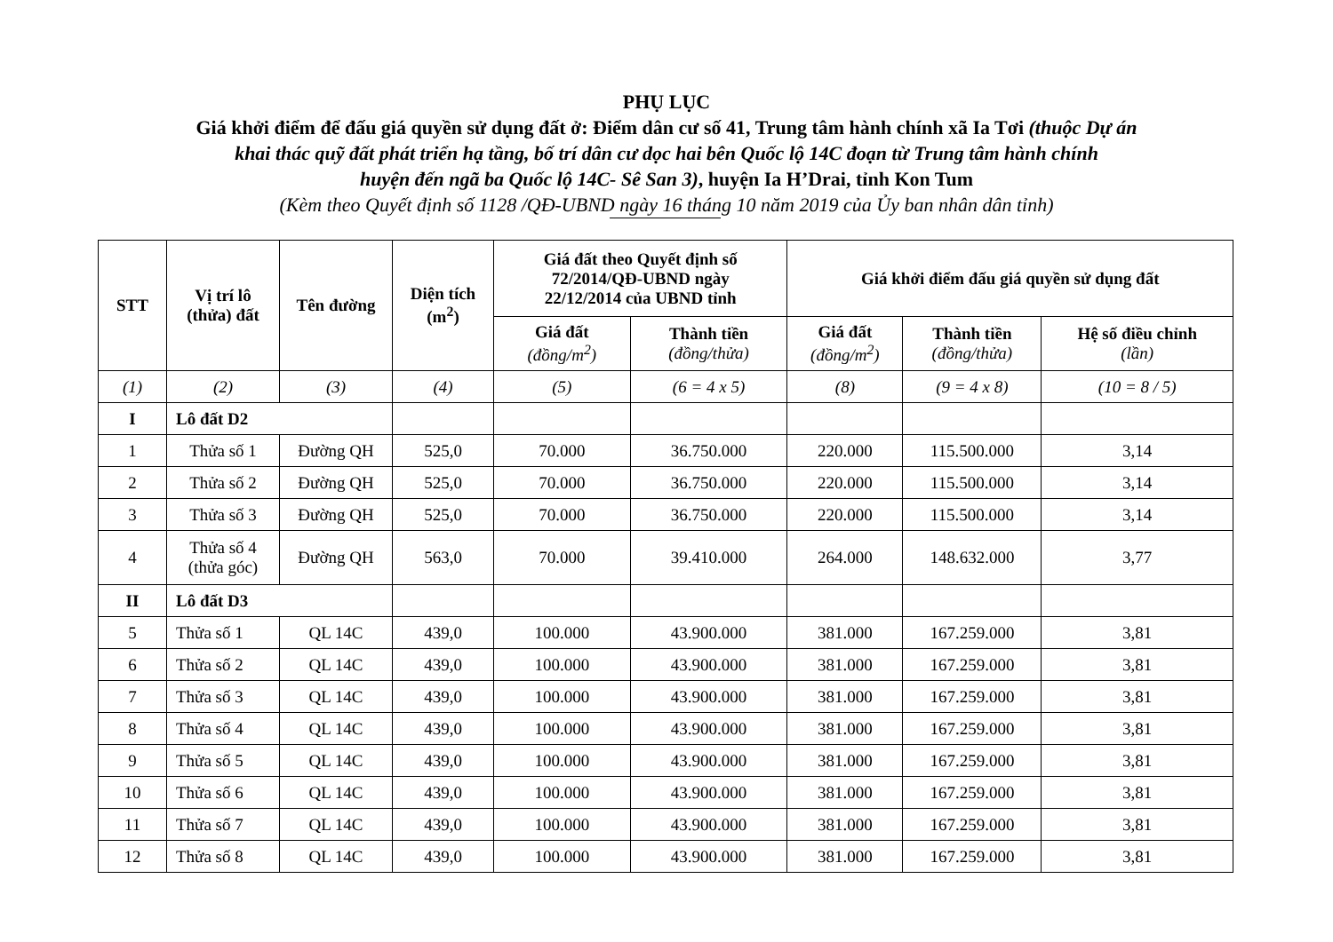PHỤ LỤC
Giá khởi điểm để đấu giá quyền sử dụng đất ở: Điểm dân cư số 41, Trung tâm hành chính xã Ia Tơi (thuộc Dự án
khai thác quỹ đất phát triển hạ tầng, bố trí dân cư dọc hai bên Quốc lộ 14C đoạn từ Trung tâm hành chính
huyện đến ngã ba Quốc lộ 14C- Sê San 3), huyện Ia H’Drai, tỉnh Kon Tum
(Kèm theo Quyết định số 1128 /QĐ-UBND ngày 16 tháng 10 năm 2019 của Ủy ban nhân dân tỉnh)
| STT | Vị trí lô (thửa) đất | Tên đường | Diện tích (m<sup>2</sup>) | Giá đất theo Quyết định số 72/2014/QĐ-UBND ngày 22/12/2014 của UBND tỉnh | | Giá khởi điểm đấu giá quyền sử dụng đất | | |
| --- | --- | --- | --- | --- | --- | --- | --- | --- |
| | | | | Giá đất (đồng/m<sup>2</sup>) | Thành tiền (đồng/thửa) | Giá đất (đồng/m<sup>2</sup>) | Thành tiền (đồng/thửa) | Hệ số điều chỉnh (lần) |
| (1) | (2) | (3) | (4) | (5) | (6 = 4 x 5) | (8) | (9 = 4 x 8) | (10 = 8 / 5) |
| I | Lô đất D2 | | | | | | | |
| 1 | Thửa số 1 | Đường QH | 525,0 | 70.000 | 36.750.000 | 220.000 | 115.500.000 | 3,14 |
| 2 | Thửa số 2 | Đường QH | 525,0 | 70.000 | 36.750.000 | 220.000 | 115.500.000 | 3,14 |
| 3 | Thửa số 3 | Đường QH | 525,0 | 70.000 | 36.750.000 | 220.000 | 115.500.000 | 3,14 |
| 4 | Thửa số 4 (thửa góc) | Đường QH | 563,0 | 70.000 | 39.410.000 | 264.000 | 148.632.000 | 3,77 |
| II | Lô đất D3 | | | | | | | |
| 5 | Thửa số 1 | QL 14C | 439,0 | 100.000 | 43.900.000 | 381.000 | 167.259.000 | 3,81 |
| 6 | Thửa số 2 | QL 14C | 439,0 | 100.000 | 43.900.000 | 381.000 | 167.259.000 | 3,81 |
| 7 | Thửa số 3 | QL 14C | 439,0 | 100.000 | 43.900.000 | 381.000 | 167.259.000 | 3,81 |
| 8 | Thửa số 4 | QL 14C | 439,0 | 100.000 | 43.900.000 | 381.000 | 167.259.000 | 3,81 |
| 9 | Thửa số 5 | QL 14C | 439,0 | 100.000 | 43.900.000 | 381.000 | 167.259.000 | 3,81 |
| 10 | Thửa số 6 | QL 14C | 439,0 | 100.000 | 43.900.000 | 381.000 | 167.259.000 | 3,81 |
| 11 | Thửa số 7 | QL 14C | 439,0 | 100.000 | 43.900.000 | 381.000 | 167.259.000 | 3,81 |
| 12 | Thửa số 8 | QL 14C | 439,0 | 100.000 | 43.900.000 | 381.000 | 167.259.000 | 3,81 |